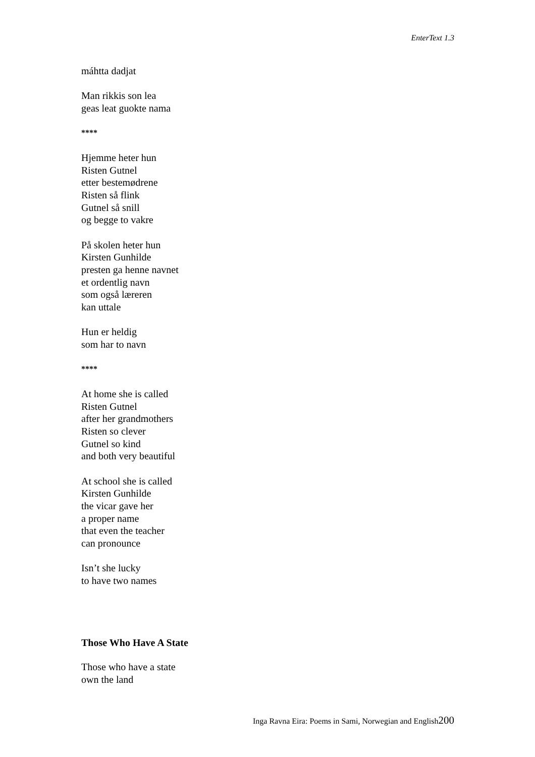EnterText 1.3
máhtta dadjat
Man rikkis son lea
geas leat guokte nama
****
Hjemme heter hun
Risten Gutnel
etter bestemødrene
Risten så flink
Gutnel så snill
og begge to vakre
På skolen heter hun
Kirsten Gunhilde
presten ga henne navnet
et ordentlig navn
som også læreren
kan uttale
Hun er heldig
som har to navn
****
At home she is called
Risten Gutnel
after her grandmothers
Risten so clever
Gutnel so kind
and both very beautiful
At school she is called
Kirsten Gunhilde
the vicar gave her
a proper name
that even the teacher
can pronounce
Isn’t she lucky
to have two names
Those Who Have A State
Those who have a state
own the land
Inga Ravna Eira: Poems in Sami, Norwegian and English200